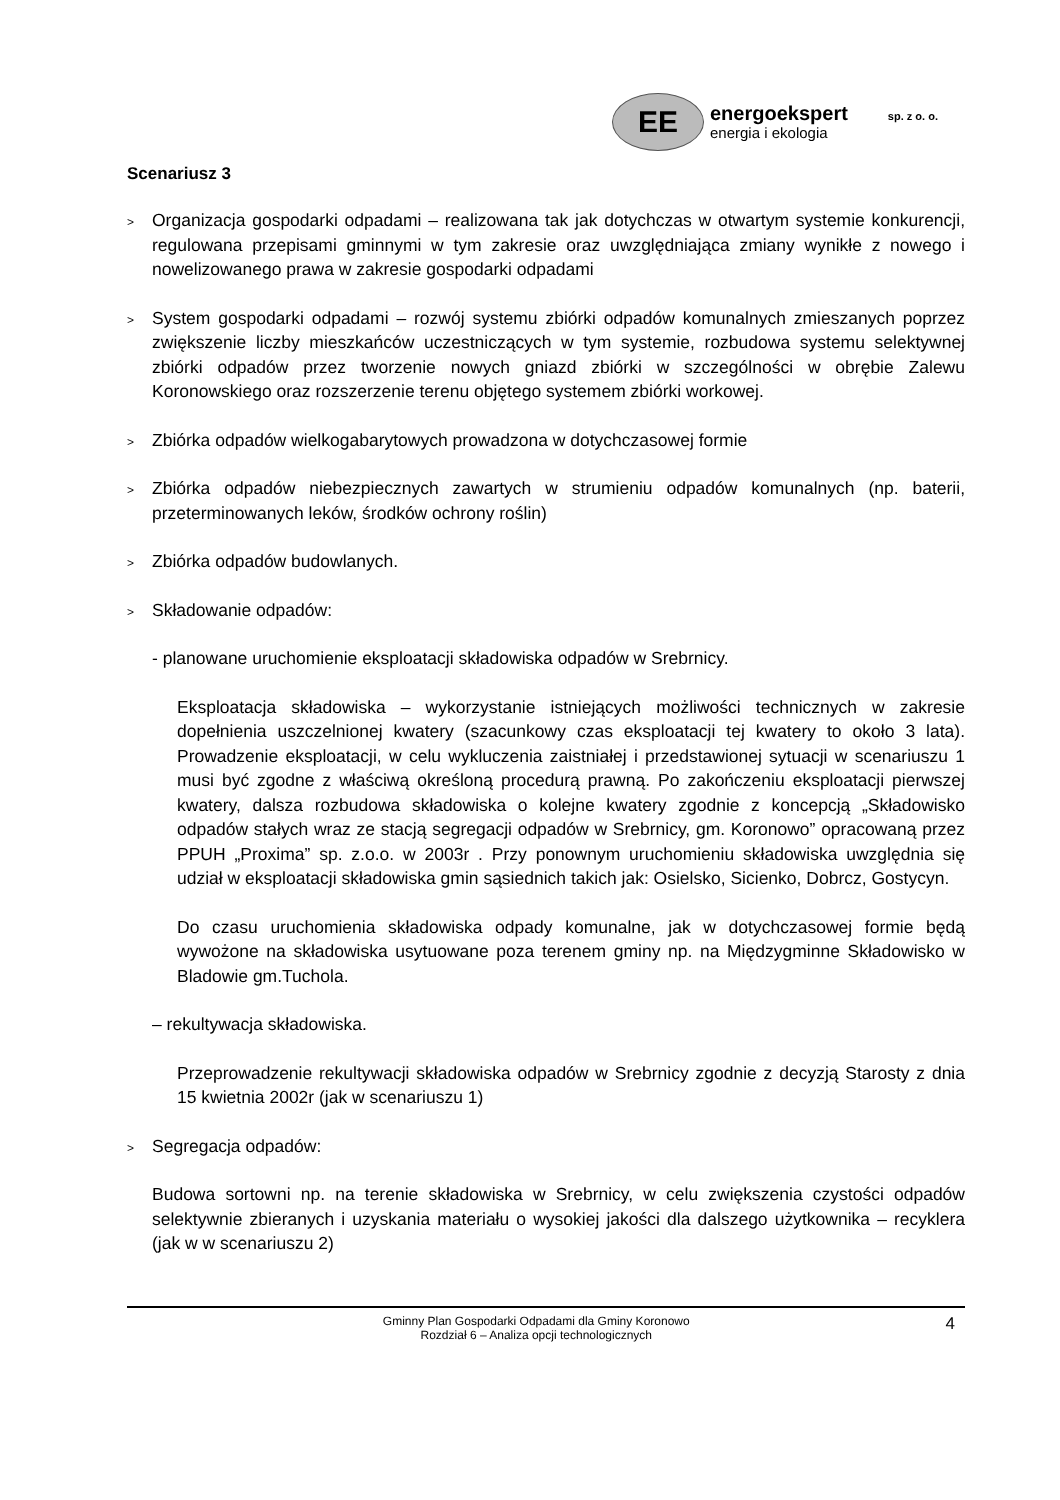EE
energoekspert sp. z o. o.
energia i ekologia
Scenariusz 3
> Organizacja gospodarki odpadami – realizowana tak jak dotychczas w otwartym systemie konkurencji, regulowana przepisami gminnymi w tym zakresie oraz uwzględniająca zmiany wynikłe z nowego i nowelizowanego prawa w zakresie gospodarki odpadami
> System gospodarki odpadami – rozwój systemu zbiórki odpadów komunalnych zmieszanych poprzez zwiększenie liczby mieszkańców uczestniczących w tym systemie, rozbudowa systemu selektywnej zbiórki odpadów przez tworzenie nowych gniazd zbiórki w szczególności w obrębie Zalewu Koronowskiego oraz rozszerzenie terenu objętego systemem zbiórki workowej.
> Zbiórka odpadów wielkogabarytowych prowadzona w dotychczasowej formie
> Zbiórka odpadów niebezpiecznych zawartych w strumieniu odpadów komunalnych (np. baterii, przeterminowanych leków, środków ochrony roślin)
> Zbiórka odpadów budowlanych.
> Składowanie odpadów:
- planowane uruchomienie eksploatacji składowiska odpadów w Srebrnicy.
Eksploatacja składowiska – wykorzystanie istniejących możliwości technicznych w zakresie dopełnienia uszczelnionej kwatery (szacunkowy czas eksploatacji tej kwatery to około 3 lata). Prowadzenie eksploatacji, w celu wykluczenia zaistniałej i przedstawionej sytuacji w scenariuszu 1 musi być zgodne z właściwą określoną procedurą prawną. Po zakończeniu eksploatacji pierwszej kwatery, dalsza rozbudowa składowiska o kolejne kwatery zgodnie z koncepcją „Składowisko odpadów stałych wraz ze stacją segregacji odpadów w Srebrnicy, gm. Koronowo” opracowaną przez PPUH „Proxima” sp. z.o.o. w 2003r . Przy ponownym uruchomieniu składowiska uwzględnia się udział w eksploatacji składowiska gmin sąsiednich takich jak: Osielsko, Sicienko, Dobrcz, Gostycyn.
Do czasu uruchomienia składowiska odpady komunalne, jak w dotychczasowej formie będą wywożone na składowiska usytuowane poza terenem gminy np. na Międzygminne Składowisko w Bladowie gm.Tuchola.
– rekultywacja składowiska.
Przeprowadzenie rekultywacji składowiska odpadów w Srebrnicy zgodnie z decyzją Starosty z dnia 15 kwietnia 2002r (jak w scenariuszu 1)
> Segregacja odpadów:
Budowa sortowni np. na terenie składowiska w Srebrnicy, w celu zwiększenia czystości odpadów selektywnie zbieranych i uzyskania materiału o wysokiej jakości dla dalszego użytkownika – recyklera (jak w w scenariuszu 2)
Gminny Plan Gospodarki Odpadami dla Gminy Koronowo
Rozdział 6 – Analiza opcji technologicznych
4